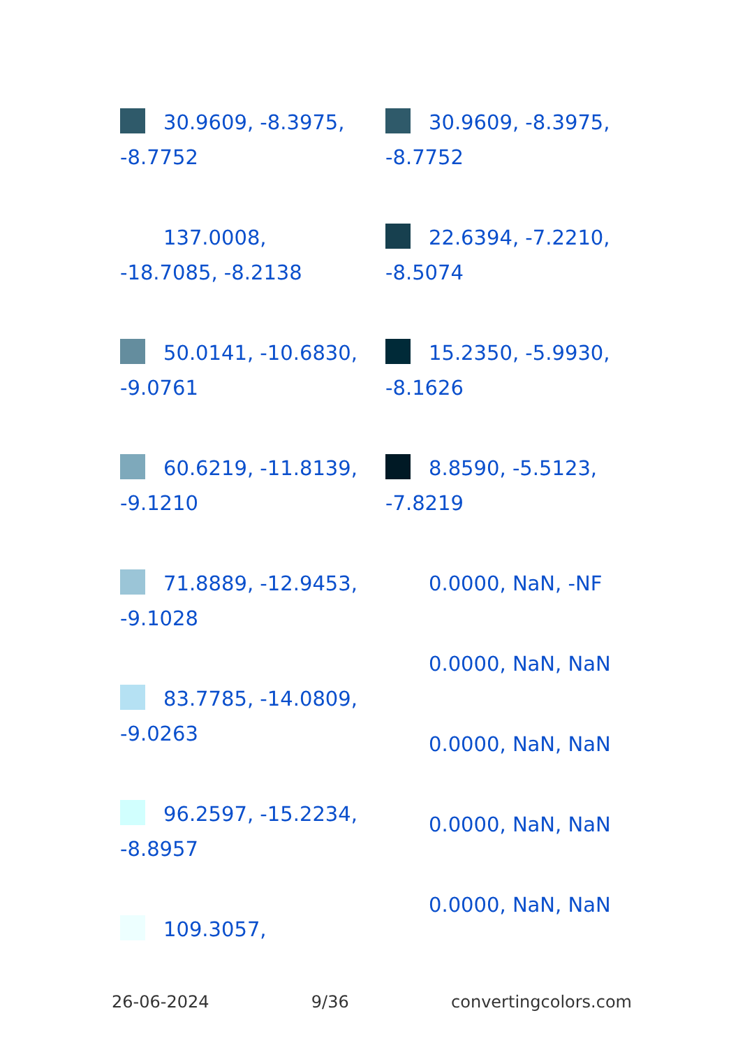30.9609, -8.3975, -8.7752
137.0008, -18.7085, -8.2138
50.0141, -10.6830, -9.0761
60.6219, -11.8139, -9.1210
71.8889, -12.9453, -9.1028
83.7785, -14.0809, -9.0263
96.2597, -15.2234, -8.8957
109.3057,
30.9609, -8.3975, -8.7752
22.6394, -7.2210, -8.5074
15.2350, -5.9930, -8.1626
8.8590, -5.5123, -7.8219
0.0000, NaN, -NF
0.0000, NaN, NaN
0.0000, NaN, NaN
0.0000, NaN, NaN
0.0000, NaN, NaN
26-06-2024 9/36 convertingcolors.com